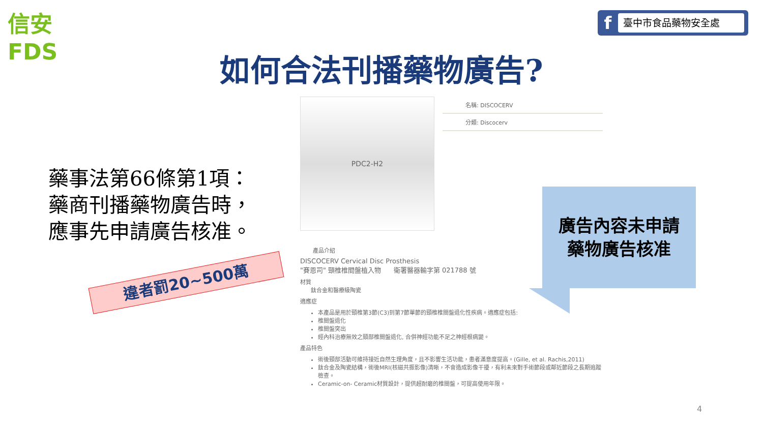信安 FDS
f臺中市食品藥物安全處
如何合法刊播藥物廣告?
藥事法第66條第1項：藥商刊播藥物廣告時，應事先申請廣告核准。
違者罰20~500萬
PDC2-H2
名稱: DISCOCERV
分類: Discocerv
產品介紹
DISCOCERV Cervical Disc Prosthesis
"賽恩司" 頸椎椎間盤植入物 衛署醫器輸字第 021788 號
材質
鈦合金和醫療級陶瓷
適應症
本產品是用於頸椎第3節(C3)到第7節單節的頸椎椎間盤退化性疾病。適應症包括:
椎間盤退化
椎間盤突出
經內科治療無效之頸部椎間盤退化, 合併神經功能不足之神經根病變。
產品特色
術後頸部活動可維持接近自然生理角度，且不影響生活功能，患者滿意度提高。(Gille, et al. Rachis,2011)
鈦合金及陶瓷結構，術後MRI(核磁共振影像)清晰，不會造成影像干擾，有利未來對手術節段或鄰近節段之長期追蹤檢查。
Ceramic-on- Ceramic材質設計，提供超耐磨的椎間盤，可提高使用年限。
廣告內容未申請
藥物廣告核准
4